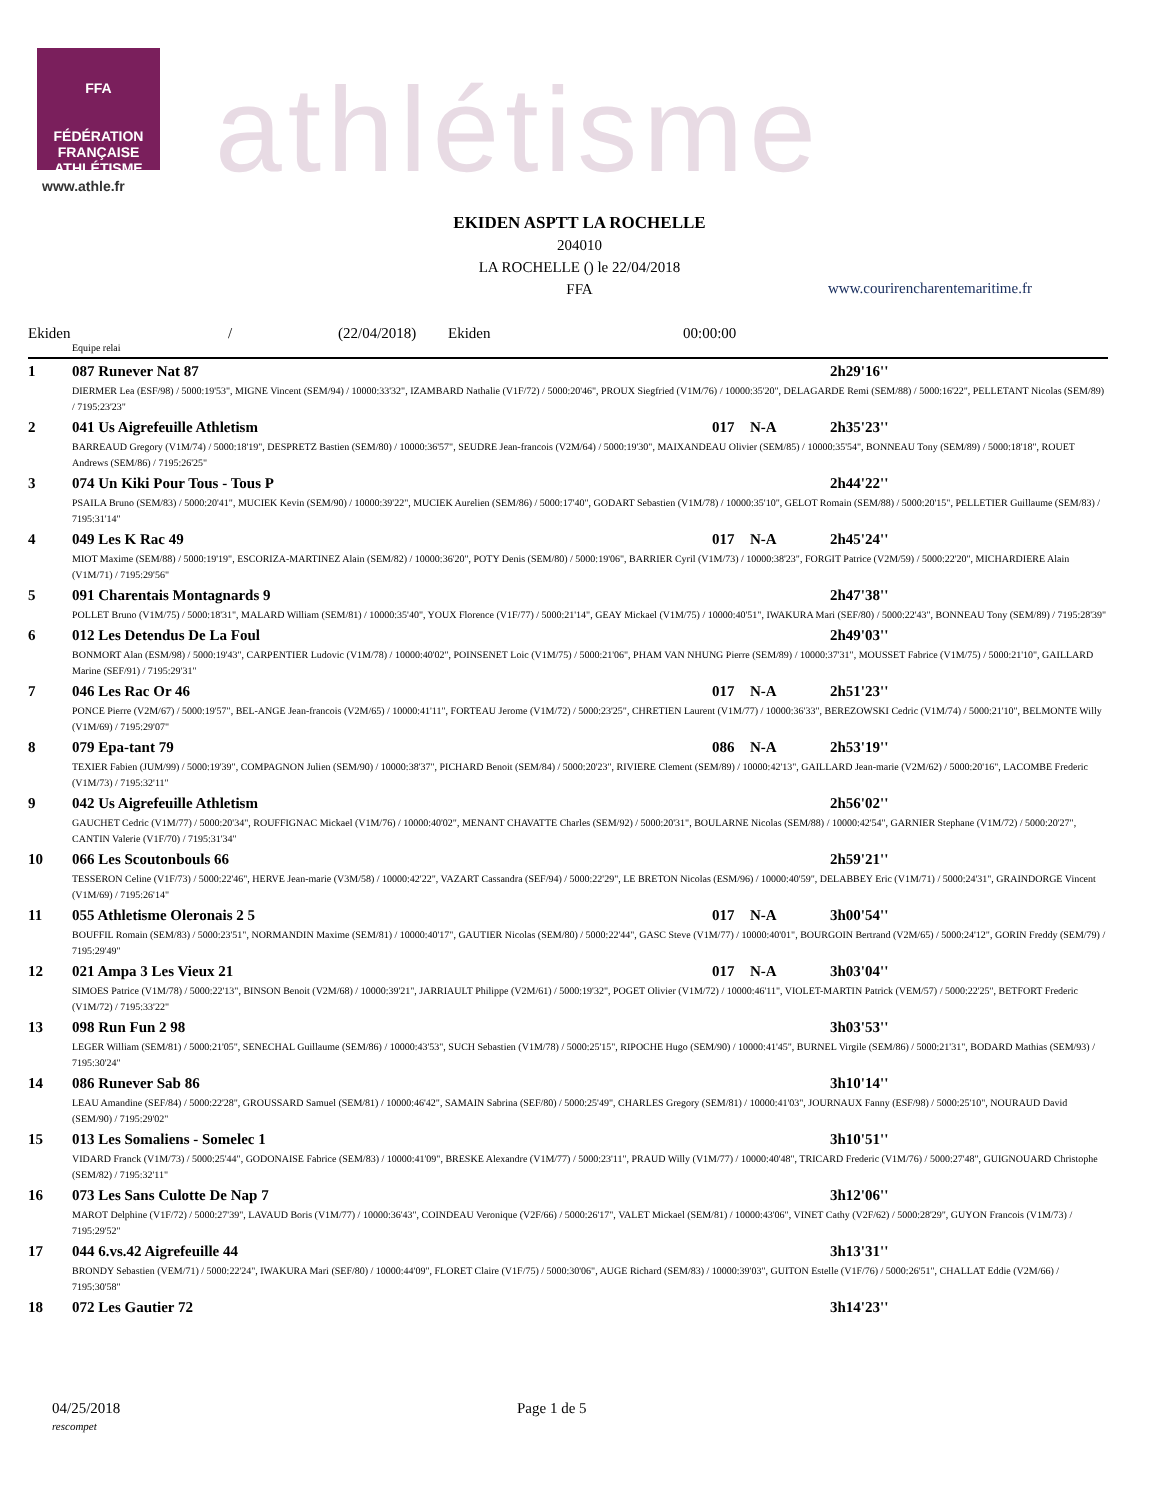FFA
FÉDÉRATION FRANÇAISE
ATHLÉTISME
www.athle.fr athlétisme
EKIDEN ASPTT LA ROCHELLE
204010
LA ROCHELLE () le 22/04/2018
FFA
www.courirencharentemaritime.fr
Ekiden / (22/04/2018) Ekiden 00:00:00
Equipe relai
| 1 | 087 Runever Nat 87 | | | 2h29'16'' |
| | DIERMER Lea (ESF/98) / 5000:19'53", MIGNE Vincent (SEM/94) / 10000:33'32", IZAMBARD Nathalie (V1F/72) / 5000:20'46", PROUX Siegfried (V1M/76) / 10000:35'20", DELAGARDE Remi (SEM/88) / 5000:16'22", PELLETANT Nicolas (SEM/89) / 7195:23'23" | | | |
| 2 | 041 Us Aigrefeuille Athletism | 017 | N-A | 2h35'23'' |
| | BARREAUD Gregory (V1M/74) / 5000:18'19", DESPRETZ Bastien (SEM/80) / 10000:36'57", SEUDRE Jean-francois (V2M/64) / 5000:19'30", MAIXANDEAU Olivier (SEM/85) / 10000:35'54", BONNEAU Tony (SEM/89) / 5000:18'18", ROUET Andrews (SEM/86) / 7195:26'25" | | | |
| 3 | 074 Un Kiki Pour Tous - Tous P | | | 2h44'22'' |
| | PSAILA Bruno (SEM/83) / 5000:20'41", MUCIEK Kevin (SEM/90) / 10000:39'22", MUCIEK Aurelien (SEM/86) / 5000:17'40", GODART Sebastien (V1M/78) / 10000:35'10", GELOT Romain (SEM/88) / 5000:20'15", PELLETIER Guillaume (SEM/83) / 7195:31'14" | | | |
| 4 | 049 Les K Rac 49 | 017 | N-A | 2h45'24'' |
| | MIOT Maxime (SEM/88) / 5000:19'19", ESCORIZA-MARTINEZ Alain (SEM/82) / 10000:36'20", POTY Denis (SEM/80) / 5000:19'06", BARRIER Cyril (V1M/73) / 10000:38'23", FORGIT Patrice (V2M/59) / 5000:22'20", MICHARDIERE Alain (V1M/71) / 7195:29'56" | | | |
| 5 | 091 Charentais Montagnards 9 | | | 2h47'38'' |
| | POLLET Bruno (V1M/75) / 5000:18'31", MALARD William (SEM/81) / 10000:35'40", YOUX Florence (V1F/77) / 5000:21'14", GEAY Mickael (V1M/75) / 10000:40'51", IWAKURA Mari (SEF/80) / 5000:22'43", BONNEAU Tony (SEM/89) / 7195:28'39" | | | |
| 6 | 012 Les Detendus De La Foul | | | 2h49'03'' |
| | BONMORT Alan (ESM/98) / 5000:19'43", CARPENTIER Ludovic (V1M/78) / 10000:40'02", POINSENET Loic (V1M/75) / 5000:21'06", PHAM VAN NHUNG Pierre (SEM/89) / 10000:37'31", MOUSSET Fabrice (V1M/75) / 5000:21'10", GAILLARD Marine (SEF/91) / 7195:29'31" | | | |
| 7 | 046 Les Rac Or 46 | 017 | N-A | 2h51'23'' |
| | PONCE Pierre (V2M/67) / 5000:19'57", BEL-ANGE Jean-francois (V2M/65) / 10000:41'11", FORTEAU Jerome (V1M/72) / 5000:23'25", CHRETIEN Laurent (V1M/77) / 10000:36'33", BEREZOWSKI Cedric (V1M/74) / 5000:21'10", BELMONTE Willy (V1M/69) / 7195:29'07" | | | |
| 8 | 079 Epa-tant 79 | 086 | N-A | 2h53'19'' |
| | TEXIER Fabien (JUM/99) / 5000:19'39", COMPAGNON Julien (SEM/90) / 10000:38'37", PICHARD Benoit (SEM/84) / 5000:20'23", RIVIERE Clement (SEM/89) / 10000:42'13", GAILLARD Jean-marie (V2M/62) / 5000:20'16", LACOMBE Frederic (V1M/73) / 7195:32'11" | | | |
| 9 | 042 Us Aigrefeuille Athletism | | | 2h56'02'' |
| | GAUCHET Cedric (V1M/77) / 5000:20'34", ROUFFIGNAC Mickael (V1M/76) / 10000:40'02", MENANT CHAVATTE Charles (SEM/92) / 5000:20'31", BOULARNE Nicolas (SEM/88) / 10000:42'54", GARNIER Stephane (V1M/72) / 5000:20'27", CANTIN Valerie (V1F/70) / 7195:31'34" | | | |
| 10 | 066 Les Scoutonbouls 66 | | | 2h59'21'' |
| | TESSERON Celine (V1F/73) / 5000:22'46", HERVE Jean-marie (V3M/58) / 10000:42'22", VAZART Cassandra (SEF/94) / 5000:22'29", LE BRETON Nicolas (ESM/96) / 10000:40'59", DELABBEY Eric (V1M/71) / 5000:24'31", GRAINDORGE Vincent (V1M/69) / 7195:26'14" | | | |
| 11 | 055 Athletisme Oleronais 2 5 | 017 | N-A | 3h00'54'' |
| | BOUFFIL Romain (SEM/83) / 5000:23'51", NORMANDIN Maxime (SEM/81) / 10000:40'17", GAUTIER Nicolas (SEM/80) / 5000:22'44", GASC Steve (V1M/77) / 10000:40'01", BOURGOIN Bertrand (V2M/65) / 5000:24'12", GORIN Freddy (SEM/79) / 7195:29'49" | | | |
| 12 | 021 Ampa 3 Les Vieux 21 | 017 | N-A | 3h03'04'' |
| | SIMOES Patrice (V1M/78) / 5000:22'13", BINSON Benoit (V2M/68) / 10000:39'21", JARRIAULT Philippe (V2M/61) / 5000:19'32", POGET Olivier (V1M/72) / 10000:46'11", VIOLET-MARTIN Patrick (VEM/57) / 5000:22'25", BETFORT Frederic (V1M/72) / 7195:33'22" | | | |
| 13 | 098 Run Fun 2 98 | | | 3h03'53'' |
| | LEGER William (SEM/81) / 5000:21'05", SENECHAL Guillaume (SEM/86) / 10000:43'53", SUCH Sebastien (V1M/78) / 5000:25'15", RIPOCHE Hugo (SEM/90) / 10000:41'45", BURNEL Virgile (SEM/86) / 5000:21'31", BODARD Mathias (SEM/93) / 7195:30'24" | | | |
| 14 | 086 Runever Sab 86 | | | 3h10'14'' |
| | LEAU Amandine (SEF/84) / 5000:22'28", GROUSSARD Samuel (SEM/81) / 10000:46'42", SAMAIN Sabrina (SEF/80) / 5000:25'49", CHARLES Gregory (SEM/81) / 10000:41'03", JOURNAUX Fanny (ESF/98) / 5000:25'10", NOURAUD David (SEM/90) / 7195:29'02" | | | |
| 15 | 013 Les Somaliens - Somelec 1 | | | 3h10'51'' |
| | VIDARD Franck (V1M/73) / 5000:25'44", GODONAISE Fabrice (SEM/83) / 10000:41'09", BRESKE Alexandre (V1M/77) / 5000:23'11", PRAUD Willy (V1M/77) / 10000:40'48", TRICARD Frederic (V1M/76) / 5000:27'48", GUIGNOUARD Christophe (SEM/82) / 7195:32'11" | | | |
| 16 | 073 Les Sans Culotte De Nap 7 | | | 3h12'06'' |
| | MAROT Delphine (V1F/72) / 5000:27'39", LAVAUD Boris (V1M/77) / 10000:36'43", COINDEAU Veronique (V2F/66) / 5000:26'17", VALET Mickael (SEM/81) / 10000:43'06", VINET Cathy (V2F/62) / 5000:28'29", GUYON Francois (V1M/73) / 7195:29'52" | | | |
| 17 | 044 6.vs.42 Aigrefeuille 44 | | | 3h13'31'' |
| | BRONDY Sebastien (VEM/71) / 5000:22'24", IWAKURA Mari (SEF/80) / 10000:44'09", FLORET Claire (V1F/75) / 5000:30'06", AUGE Richard (SEM/83) / 10000:39'03", GUITON Estelle (V1F/76) / 5000:26'51", CHALLAT Eddie (V2M/66) / 7195:30'58" | | | |
| 18 | 072 Les Gautier 72 | | | 3h14'23'' |
04/25/2018 Page 1 de 5
rescompet